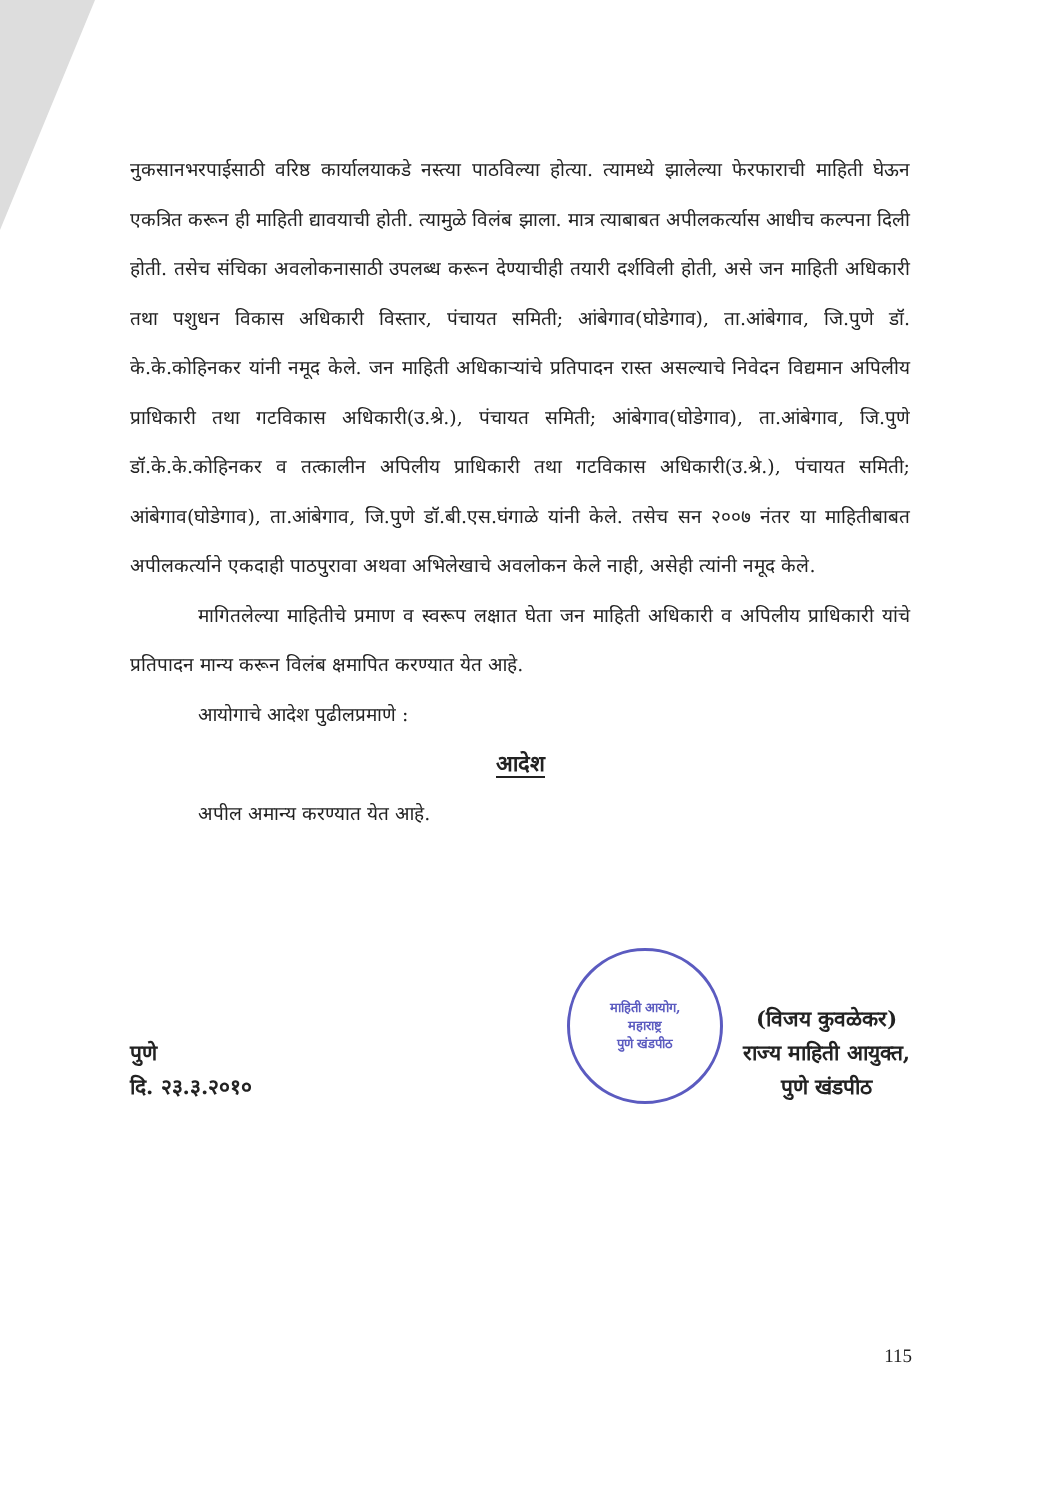नुकसानभरपाईसाठी वरिष्ठ कार्यालयाकडे नस्त्या पाठविल्या होत्या. त्यामध्ये झालेल्या फेरफाराची माहिती घेऊन एकत्रित करून ही माहिती द्यावयाची होती. त्यामुळे विलंब झाला. मात्र त्याबाबत अपीलकर्त्यास आधीच कल्पना दिली होती. तसेच संचिका अवलोकनासाठी उपलब्ध करून देण्याचीही तयारी दर्शविली होती, असे जन माहिती अधिकारी तथा पशुधन विकास अधिकारी विस्तार, पंचायत समिती; आंबेगाव(घोडेगाव), ता.आंबेगाव, जि.पुणे डॉ. के.के.कोहिनकर यांनी नमूद केले. जन माहिती अधिकाऱ्यांचे प्रतिपादन रास्त असल्याचे निवेदन विद्यमान अपिलीय प्राधिकारी तथा गटविकास अधिकारी(उ.श्रे.), पंचायत समिती; आंबेगाव(घोडेगाव), ता.आंबेगाव, जि.पुणे डॉ.के.के.कोहिनकर व तत्कालीन अपिलीय प्राधिकारी तथा गटविकास अधिकारी(उ.श्रे.), पंचायत समिती; आंबेगाव(घोडेगाव), ता.आंबेगाव, जि.पुणे डॉ.बी.एस.घंगाळे यांनी केले. तसेच सन २००७ नंतर या माहितीबाबत अपीलकर्त्याने एकदाही पाठपुरावा अथवा अभिलेखाचे अवलोकन केले नाही, असेही त्यांनी नमूद केले.
मागितलेल्या माहितीचे प्रमाण व स्वरूप लक्षात घेता जन माहिती अधिकारी व अपिलीय प्राधिकारी यांचे प्रतिपादन मान्य करून विलंब क्षमापित करण्यात येत आहे.
आयोगाचे आदेश पुढीलप्रमाणे :
आदेश
अपील अमान्य करण्यात येत आहे.
पुणे
दि. २३.३.२०१०
माहिती आयोग,
महाराष्ट्र
पुणे खंडपीठ
(विजय कुवळेकर)
राज्य माहिती आयुक्त,
पुणे खंडपीठ
115